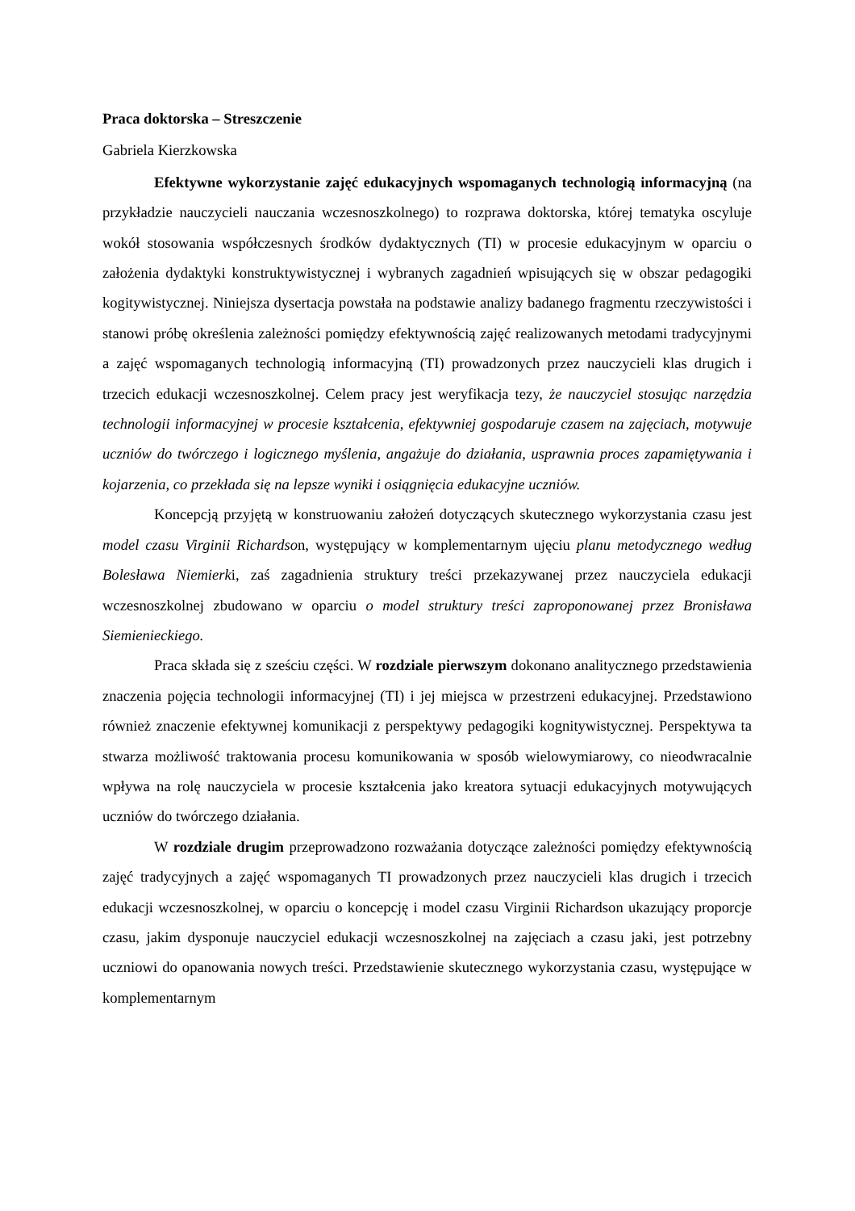Praca doktorska – Streszczenie
Gabriela Kierzkowska
Efektywne wykorzystanie zajęć edukacyjnych wspomaganych technologią informacyjną (na przykładzie nauczycieli nauczania wczesnoszkolnego) to rozprawa doktorska, której tematyka oscyluje wokół stosowania współczesnych środków dydaktycznych (TI) w procesie edukacyjnym w oparciu o założenia dydaktyki konstruktywistycznej i wybranych zagadnień wpisujących się w obszar pedagogiki kogitywistycznej. Niniejsza dysertacja powstała na podstawie analizy badanego fragmentu rzeczywistości i stanowi próbę określenia zależności pomiędzy efektywnością zajęć realizowanych metodami tradycyjnymi a zajęć wspomaganych technologią informacyjną (TI) prowadzonych przez nauczycieli klas drugich i trzecich edukacji wczesnoszkolnej. Celem pracy jest weryfikacja tezy, że nauczyciel stosując narzędzia technologii informacyjnej w procesie kształcenia, efektywniej gospodaruje czasem na zajęciach, motywuje uczniów do twórczego i logicznego myślenia, angażuje do działania, usprawnia proces zapamiętywania i kojarzenia, co przekłada się na lepsze wyniki i osiągnięcia edukacyjne uczniów.
Koncepcją przyjętą w konstruowaniu założeń dotyczących skutecznego wykorzystania czasu jest model czasu Virginii Richardson, występujący w komplementarnym ujęciu planu metodycznego według Bolesława Niemierki, zaś zagadnienia struktury treści przekazywanej przez nauczyciela edukacji wczesnoszkolnej zbudowano w oparciu o model struktury treści zaproponowanej przez Bronisława Siemienieckiego.
Praca składa się z sześciu części. W rozdziale pierwszym dokonano analitycznego przedstawienia znaczenia pojęcia technologii informacyjnej (TI) i jej miejsca w przestrzeni edukacyjnej. Przedstawiono również znaczenie efektywnej komunikacji z perspektywy pedagogiki kognitywistycznej. Perspektywa ta stwarza możliwość traktowania procesu komunikowania w sposób wielowymiarowy, co nieodwracalnie wpływa na rolę nauczyciela w procesie kształcenia jako kreatora sytuacji edukacyjnych motywujących uczniów do twórczego działania.
W rozdziale drugim przeprowadzono rozważania dotyczące zależności pomiędzy efektywnością zajęć tradycyjnych a zajęć wspomaganych TI prowadzonych przez nauczycieli klas drugich i trzecich edukacji wczesnoszkolnej, w oparciu o koncepcję i model czasu Virginii Richardson ukazujący proporcje czasu, jakim dysponuje nauczyciel edukacji wczesnoszkolnej na zajęciach a czasu jaki, jest potrzebny uczniowi do opanowania nowych treści. Przedstawienie skutecznego wykorzystania czasu, występujące w komplementarnym